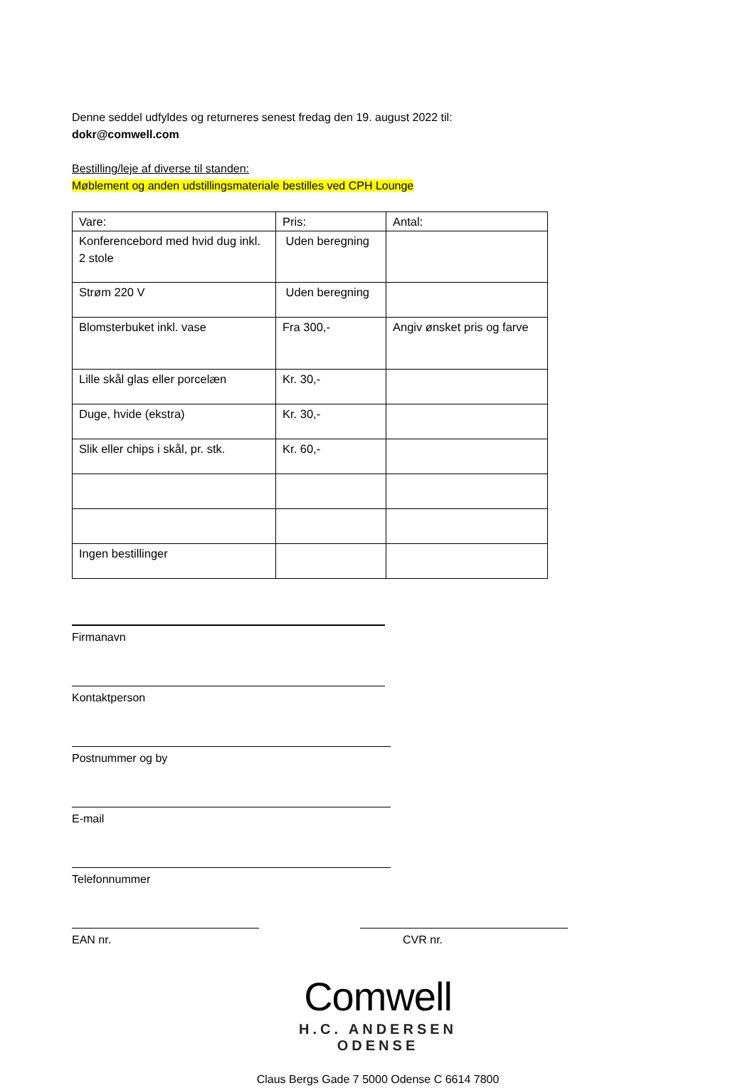Denne seddel udfyldes og returneres senest fredag den 19. august 2022 til:
dokr@comwell.com
Bestilling/leje af diverse til standen:
Møblement og anden udstillingsmateriale bestilles ved CPH Lounge
| Vare: | Pris: | Antal: |
| Konferencebord med hvid dug inkl. 2 stole | Uden beregning | |
| Strøm 220 V | Uden beregning | |
| Blomsterbuket inkl. vase | Fra 300,- | Angiv ønsket pris og farve |
| Lille skål glas eller porcelæn | Kr. 30,- | |
| Duge, hvide (ekstra) | Kr. 30,- | |
| Slik eller chips i skål, pr. stk. | Kr. 60,- | |
| Ingen bestillinger | | |
Firmanavn
Kontaktperson
Postnummer og by
E-mail
Telefonnummer
EAN nr. CVR nr.
Comwell
H.C. ANDERSEN
ODENSE
Claus Bergs Gade 7 5000 Odense C 6614 7800